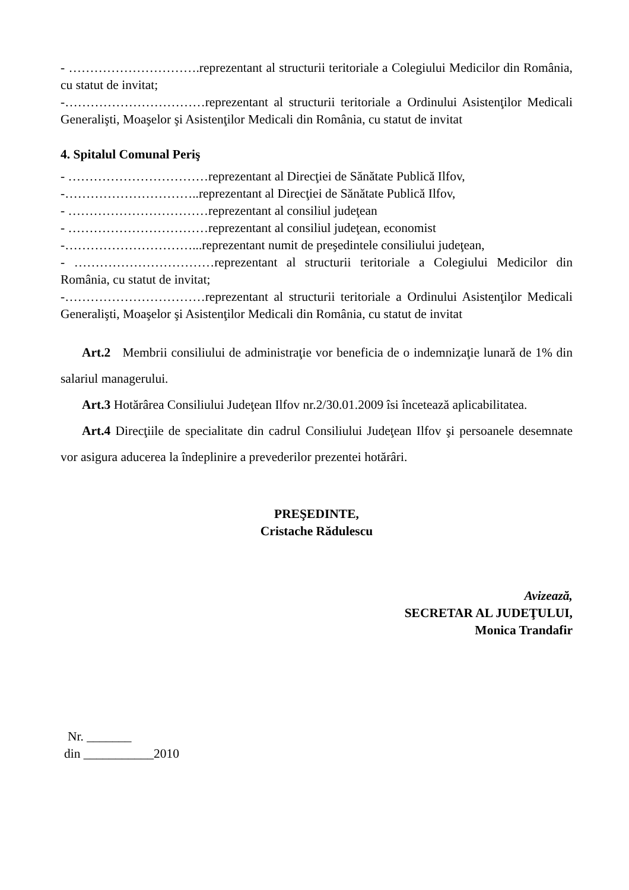- ………………………….reprezentant al structurii teritoriale a Colegiului Medicilor din România, cu statut de invitat;
-……………………………reprezentant al structurii teritoriale a Ordinului Asistenţilor Medicali Generalişti, Moaşelor şi Asistenţilor Medicali din România, cu statut de invitat
4. Spitalul Comunal Periş
- ……………………………reprezentant al Direcţiei de Sănătate Publică Ilfov,
-…………………………..reprezentant al Direcţiei de Sănătate Publică Ilfov,
- ……………………………reprezentant al consiliul judeţean
- ……………………………reprezentant al consiliul judeţean, economist
-…………………………...reprezentant numit de preşedintele consiliului judeţean,
- ……………………………reprezentant al structurii teritoriale a Colegiului Medicilor din România, cu statut de invitat;
-……………………………reprezentant al structurii teritoriale a Ordinului Asistenţilor Medicali Generalişti, Moaşelor şi Asistenţilor Medicali din România, cu statut de invitat
Art.2 Membrii consiliului de administraţie vor beneficia de o indemnizaţie lunară de 1% din salariul managerului.
Art.3 Hotărârea Consiliului Judeţean Ilfov nr.2/30.01.2009 îsi încetează aplicabilitatea.
Art.4 Direcţiile de specialitate din cadrul Consiliului Judeţean Ilfov şi persoanele desemnate vor asigura aducerea la îndeplinire a prevederilor prezentei hotărâri.
PREŞEDINTE,
Cristache Rădulescu
Avizează,
SECRETAR AL JUDEŢULUI,
Monica Trandafir
Nr. _______
din ___________2010